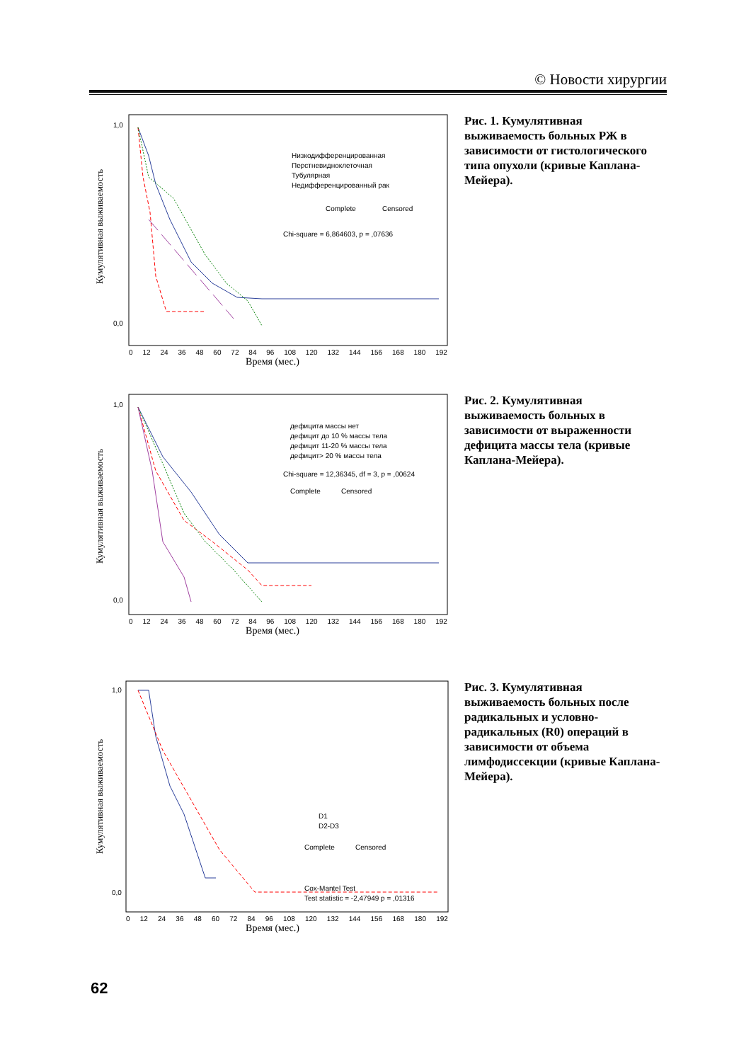© Новости хирургии
Кумулятивная выживаемость
1,0
0,0
Низкодифференцированная
Перстневидноклеточная
Тубулярная
Недифференцированный рак
Complete
Censored
Chi-square = 6,864603, p = ,07636
0 12 24 36 48 60 72 84 96 108 120 132 144 156 168 180 192
Время (мес.)
Рис. 1. Кумулятивная выживаемость больных РЖ в зависимости от гистологического типа опухоли (кривые Каплана-Мейера).
Кумулятивная выживаемость
1,0
0,0
дефицита массы нет
дефицит до 10 % массы тела
дефицит 11-20 % массы тела
дефицит> 20 % массы тела
Chi-square = 12,36345, df = 3, p = ,00624
Complete
Censored
0 12 24 36 48 60 72 84 96 108 120 132 144 156 168 180 192
Время (мес.)
Рис. 2. Кумулятивная выживаемость больных в зависимости от выраженности дефицита массы тела (кривые Каплана-Мейера).
Кумулятивная выживаемость
1,0
0,0
D1
D2-D3
Complete
Censored
Cox-Mantel Test
Test statistic = -2,47949 p = ,01316
0 12 24 36 48 60 72 84 96 108 120 132 144 156 168 180 192
Время (мес.)
Рис. 3. Кумулятивная выживаемость больных после радикальных и условно-радикальных (R0) операций в зависимости от объема лимфодиссекции (кривые Каплана-Мейера).
62